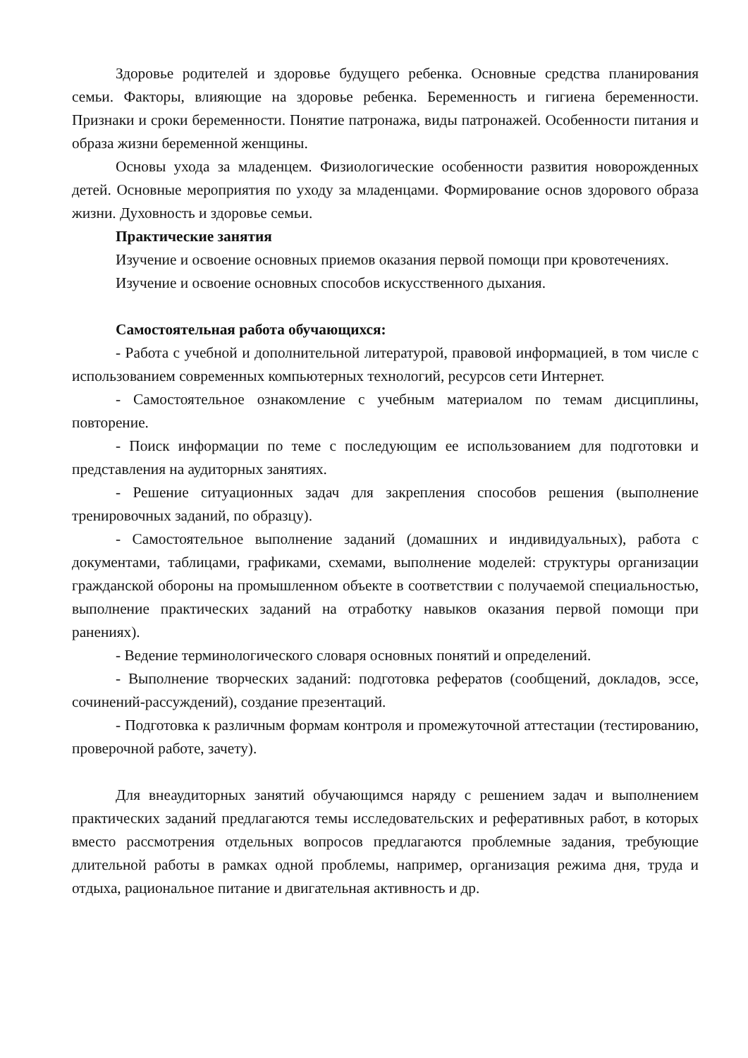Здоровье родителей и здоровье будущего ребенка. Основные средства планирования семьи. Факторы, влияющие на здоровье ребенка. Беременность и гигиена беременности. Признаки и сроки беременности. Понятие патронажа, виды патронажей. Особенности питания и образа жизни беременной женщины.
Основы ухода за младенцем. Физиологические особенности развития новорожденных детей. Основные мероприятия по уходу за младенцами. Формирование основ здорового образа жизни. Духовность и здоровье семьи.
Практические занятия
Изучение и освоение основных приемов оказания первой помощи при кровотечениях.
Изучение и освоение основных способов искусственного дыхания.
Самостоятельная работа обучающихся:
- Работа с учебной и дополнительной литературой, правовой информацией, в том числе с использованием современных компьютерных технологий, ресурсов сети Интернет.
- Самостоятельное ознакомление с учебным материалом по темам дисциплины, повторение.
- Поиск информации по теме с последующим ее использованием для подготовки и представления на аудиторных занятиях.
- Решение ситуационных задач для закрепления способов решения (выполнение тренировочных заданий, по образцу).
- Самостоятельное выполнение заданий (домашних и индивидуальных), работа с документами, таблицами, графиками, схемами, выполнение моделей: структуры организации гражданской обороны на промышленном объекте в соответствии с получаемой специальностью, выполнение практических заданий на отработку навыков оказания первой помощи при ранениях).
- Ведение терминологического словаря основных понятий и определений.
- Выполнение творческих заданий: подготовка рефератов (сообщений, докладов, эссе, сочинений-рассуждений), создание презентаций.
- Подготовка к различным формам контроля и промежуточной аттестации (тестированию, проверочной работе, зачету).
Для внеаудиторных занятий обучающимся наряду с решением задач и выполнением практических заданий предлагаются темы исследовательских и реферативных работ, в которых вместо рассмотрения отдельных вопросов предлагаются проблемные задания, требующие длительной работы в рамках одной проблемы, например, организация режима дня, труда и отдыха, рациональное питание и двигательная активность и др.